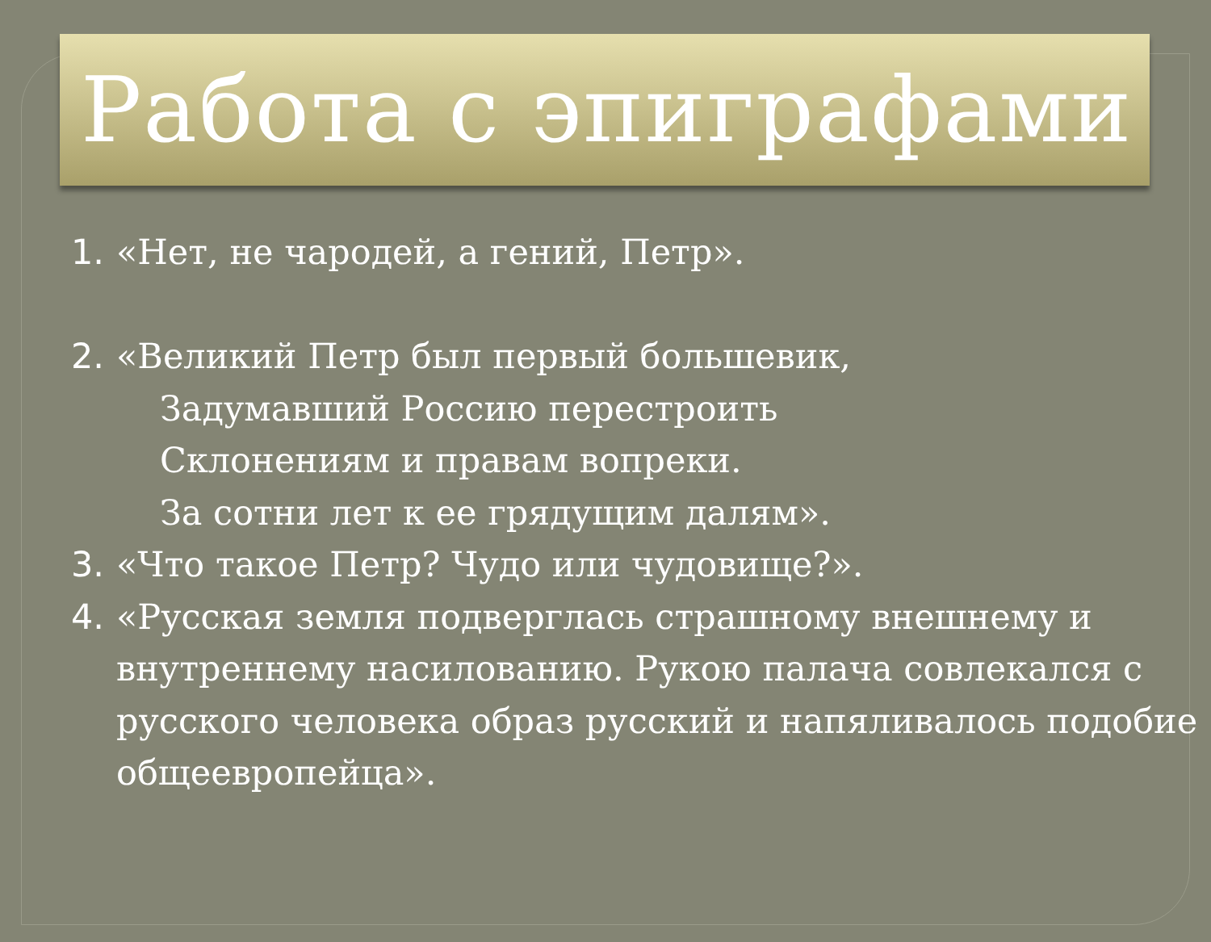Работа с эпиграфами
1. «Нет, не чародей, а гений, Петр».
2. «Великий Петр был первый большевик,
Задумавший Россию перестроить
Склонениям и правам вопреки.
За сотни лет к ее грядущим далям».
3. «Что такое Петр? Чудо или чудовище?».
4. «Русская земля подверглась страшному внешнему и внутреннему насилованию. Рукою палача совлекался с русского человека образ русский и напяливалось подобие общеевропейца».